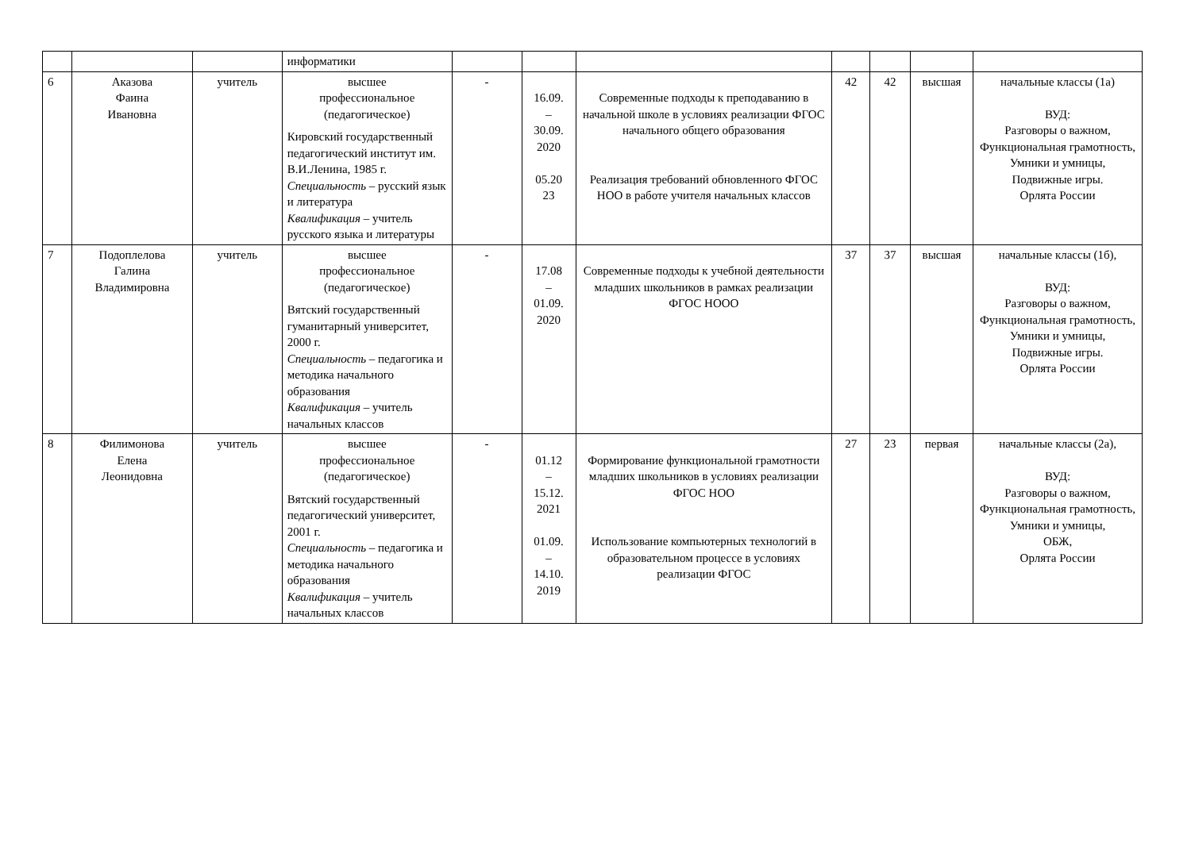| | | | информатики | | | | | | | |
| 6 | Аказова Фаина Ивановна | учитель | высшее профессиональное (педагогическое) Кировский государственный педагогический институт им. В.И.Ленина, 1985 г. Специальность – русский язык и литература Квалификация – учитель русского языка и литературы | - | 16.09. – 30.09. 2020 05.20 23 | Современные подходы к преподаванию в начальной школе в условиях реализации ФГОС начального общего образования Реализация требований обновленного ФГОС НОО в работе учителя начальных классов | 42 | 42 | высшая | начальные классы (1а) ВУД: Разговоры о важном, Функциональная грамотность, Умники и умницы, Подвижные игры. Орлята России |
| 7 | Подоплелова Галина Владимировна | учитель | высшее профессиональное (педагогическое) Вятский государственный гуманитарный университет, 2000 г. Специальность – педагогика и методика начального образования Квалификация – учитель начальных классов | - | 17.08 – 01.09. 2020 | Современные подходы к учебной деятельности младших школьников в рамках реализации ФГОС НООО | 37 | 37 | высшая | начальные классы (1б), ВУД: Разговоры о важном, Функциональная грамотность, Умники и умницы, Подвижные игры. Орлята России |
| 8 | Филимонова Елена Леонидовна | учитель | высшее профессиональное (педагогическое) Вятский государственный педагогический университет, 2001 г. Специальность – педагогика и методика начального образования Квалификация – учитель начальных классов | - | 01.12 – 15.12. 2021 01.09. – 14.10. 2019 | Формирование функциональной грамотности младших школьников в условиях реализации ФГОС НОО Использование компьютерных технологий в образовательном процессе в условиях реализации ФГОС | 27 | 23 | первая | начальные классы (2а), ВУД: Разговоры о важном, Функциональная грамотность, Умники и умницы, ОБЖ, Орлята России |